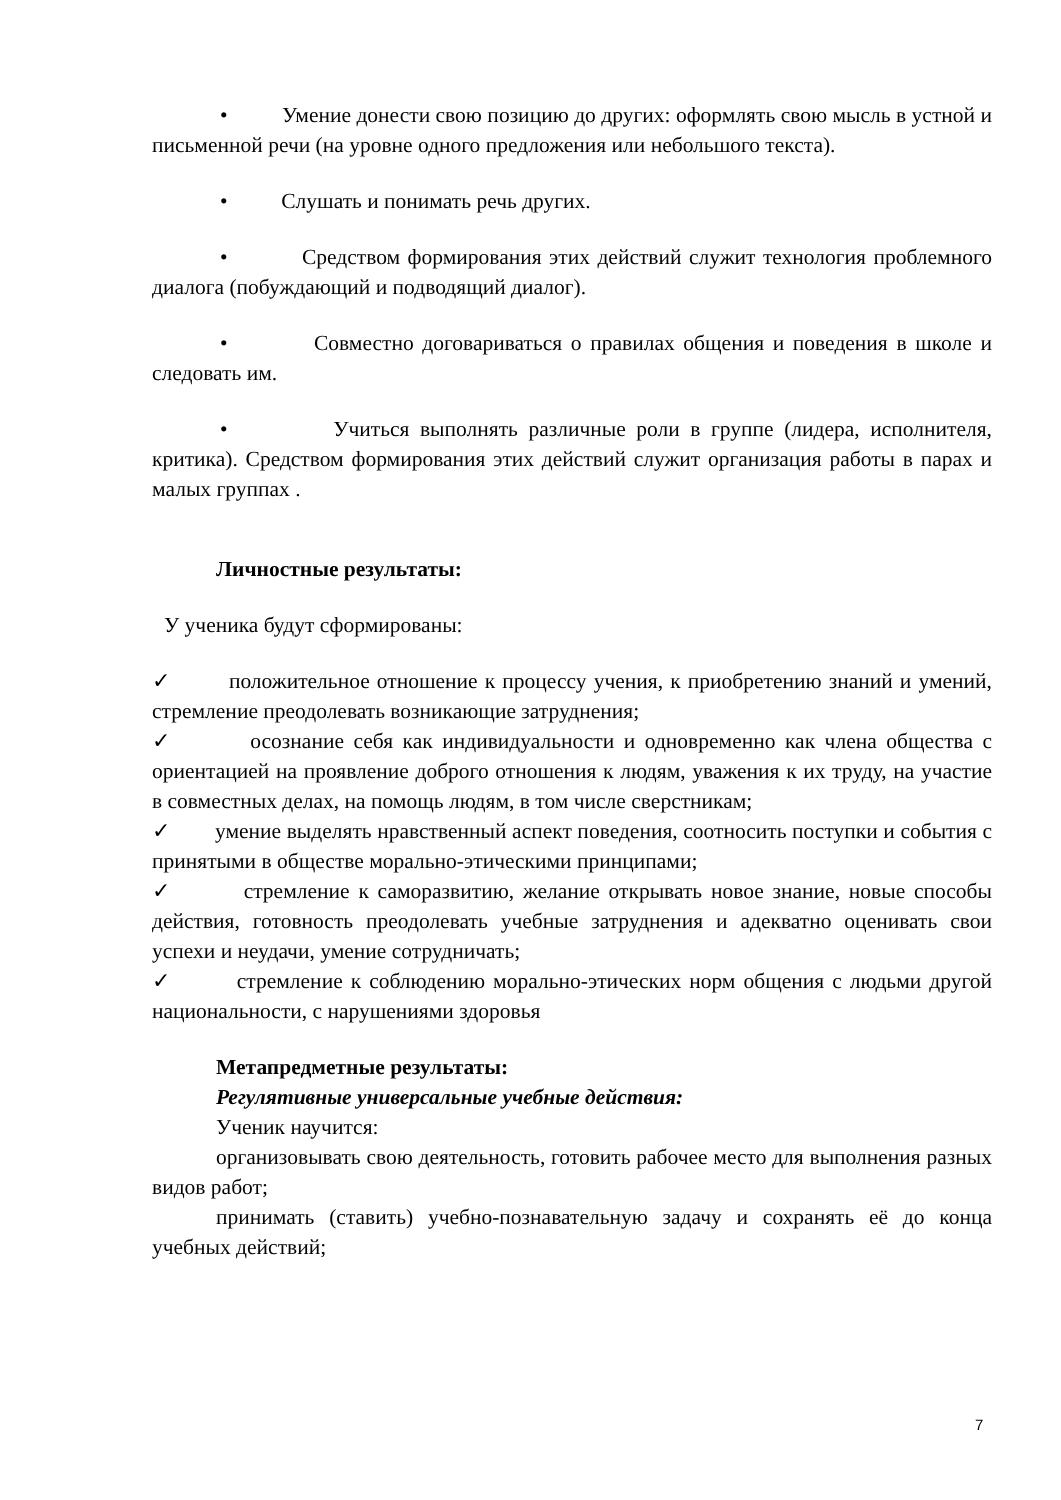• Умение донести свою позицию до других: оформлять свою мысль в устной и письменной речи (на уровне одного предложения или небольшого текста).
• Слушать и понимать речь других.
• Средством формирования этих действий служит технология проблемного диалога (побуждающий и подводящий диалог).
• Совместно договариваться о правилах общения и поведения в школе и следовать им.
• Учиться выполнять различные роли в группе (лидера, исполнителя, критика). Средством формирования этих действий служит организация работы в парах и малых группах .
Личностные результаты:
У ученика будут сформированы:
✓ положительное отношение к процессу учения, к приобретению знаний и умений, стремление преодолевать возникающие затруднения;
✓ осознание себя как индивидуальности и одновременно как члена общества с ориентацией на проявление доброго отношения к людям, уважения к их труду, на участие в совместных делах, на помощь людям, в том числе сверстникам;
✓ умение выделять нравственный аспект поведения, соотносить поступки и события с принятыми в обществе морально-этическими принципами;
✓ стремление к саморазвитию, желание открывать новое знание, новые способы действия, готовность преодолевать учебные затруднения и адекватно оценивать свои успехи и неудачи, умение сотрудничать;
✓ стремление к соблюдению морально-этических норм общения с людьми другой национальности, с нарушениями здоровья
Метапредметные результаты:
Регулятивные универсальные учебные действия:
Ученик научится:
организовывать свою деятельность, готовить рабочее место для выполнения разных видов работ;
принимать (ставить) учебно-познавательную задачу и сохранять её до конца учебных действий;
7